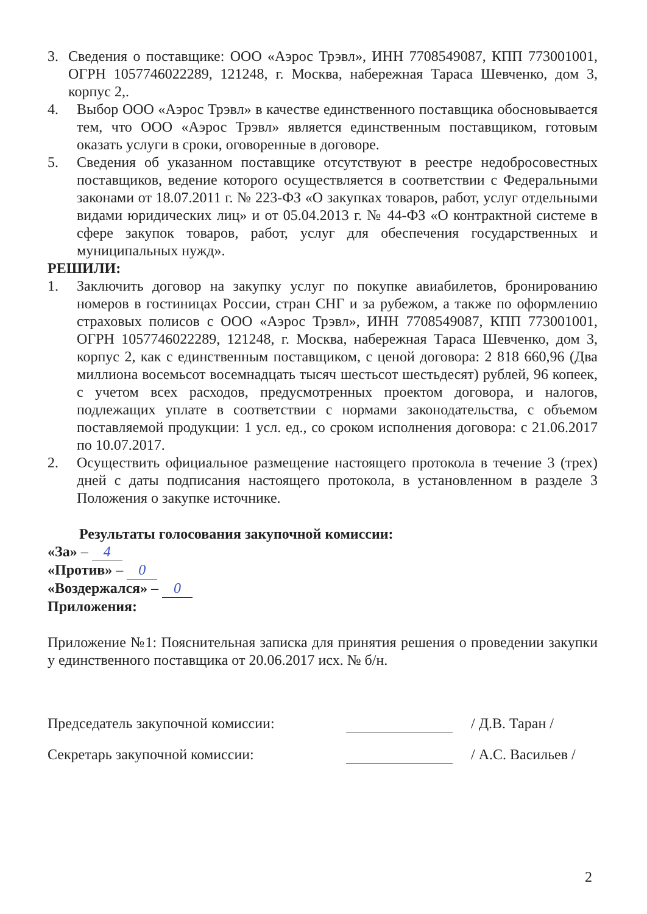3. Сведения о поставщике: ООО «Аэрос Трэвл», ИНН 7708549087, КПП 773001001, ОГРН 1057746022289, 121248, г. Москва, набережная Тараса Шевченко, дом 3, корпус 2,.
4. Выбор ООО «Аэрос Трэвл» в качестве единственного поставщика обосновывается тем, что ООО «Аэрос Трэвл» является единственным поставщиком, готовым оказать услуги в сроки, оговоренные в договоре.
5. Сведения об указанном поставщике отсутствуют в реестре недобросовестных поставщиков, ведение которого осуществляется в соответствии с Федеральными законами от 18.07.2011 г. № 223-ФЗ «О закупках товаров, работ, услуг отдельными видами юридических лиц» и от 05.04.2013 г. № 44-ФЗ «О контрактной системе в сфере закупок товаров, работ, услуг для обеспечения государственных и муниципальных нужд».
РЕШИЛИ:
1. Заключить договор на закупку услуг по покупке авиабилетов, бронированию номеров в гостиницах России, стран СНГ и за рубежом, а также по оформлению страховых полисов с ООО «Аэрос Трэвл», ИНН 7708549087, КПП 773001001, ОГРН 1057746022289, 121248, г. Москва, набережная Тараса Шевченко, дом 3, корпус 2, как с единственным поставщиком, с ценой договора: 2 818 660,96 (Два миллиона восемьсот восемнадцать тысяч шестьсот шестьдесят) рублей, 96 копеек, с учетом всех расходов, предусмотренных проектом договора, и налогов, подлежащих уплате в соответствии с нормами законодательства, с объемом поставляемой продукции: 1 усл. ед., со сроком исполнения договора: с 21.06.2017 по 10.07.2017.
2. Осуществить официальное размещение настоящего протокола в течение 3 (трех) дней с даты подписания настоящего протокола, в установленном в разделе 3 Положения о закупке источнике.
Результаты голосования закупочной комиссии:
«За» – 4
«Против» – 0
«Воздержался» – 0
Приложения:
Приложение №1: Пояснительная записка для принятия решения о проведении закупки у единственного поставщика от 20.06.2017 исх. № б/н.
Председатель закупочной комиссии: / Д.В. Таран /
Секретарь закупочной комиссии: / А.С. Васильев /
2